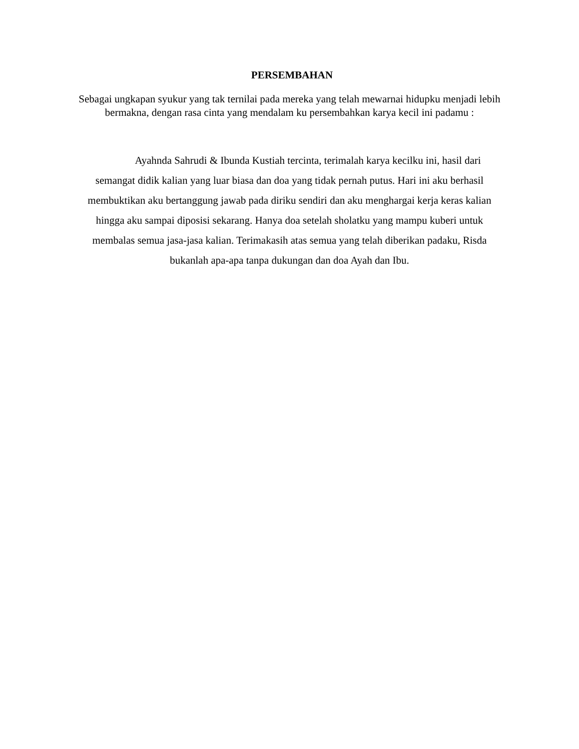PERSEMBAHAN
Sebagai ungkapan syukur yang tak ternilai pada mereka yang telah mewarnai hidupku menjadi lebih bermakna, dengan rasa cinta yang mendalam ku persembahkan karya kecil ini padamu :
Ayahnda Sahrudi & Ibunda Kustiah tercinta, terimalah karya kecilku ini, hasil dari
semangat didik kalian yang luar biasa dan doa yang tidak pernah putus. Hari ini aku berhasil
membuktikan aku bertanggung jawab pada diriku sendiri dan aku menghargai kerja keras kalian
hingga aku sampai diposisi sekarang. Hanya doa setelah sholatku yang mampu kuberi untuk
membalas semua jasa-jasa kalian. Terimakasih atas semua yang telah diberikan padaku, Risda
bukanlah apa-apa tanpa dukungan dan doa Ayah dan Ibu.